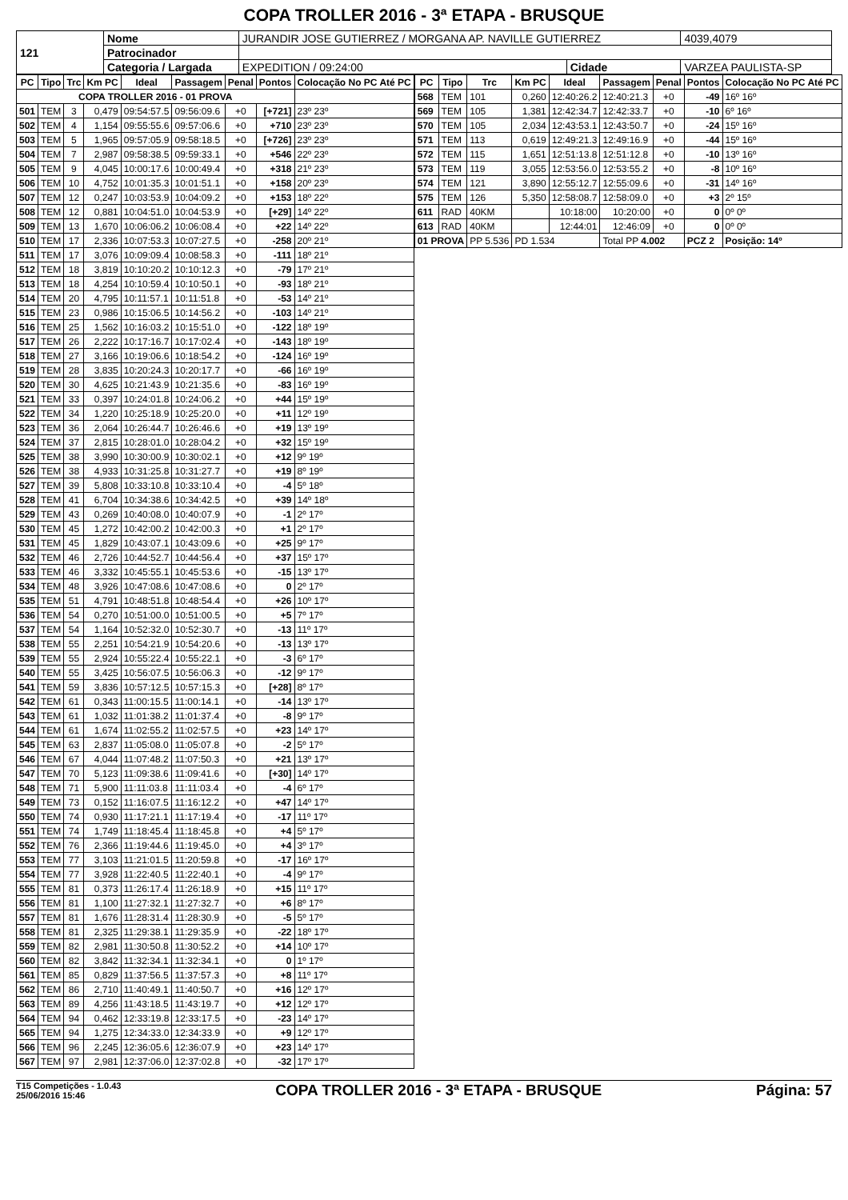COPA TROLLER 2016 - 3ª ETAPA - BRUSQUE
| 121 | Nome | JURANDIR JOSE GUTIERREZ / MORGANA AP. NAVILLE GUTIERREZ | | | 4039,4079 |
| | Patrocinador | | | | |
| | Categoria / Largada | EXPEDITION / 09:24:00 | Cidade | VARZEA PAULISTA-SP | |
| PC | Tipo | Trc | Km PC | Ideal | Passagem | Penal | Pontos | Colocação No PC Até PC |
| --- | --- | --- | --- | --- | --- | --- | --- | --- |
| COPA TROLLER 2016 - 01 PROVA | | | | | | | | |
| 501 | TEM | 3 | 0,479 | 09:54:57.5 | 09:56:09.6 | +0 | [+721] | 23º 23º |
| 502 | TEM | 4 | 1,154 | 09:55:55.6 | 09:57:06.6 | +0 | +710 | 23º 23º |
| 503 | TEM | 5 | 1,965 | 09:57:05.9 | 09:58:18.5 | +0 | [+726] | 23º 23º |
| 504 | TEM | 7 | 2,987 | 09:58:38.5 | 09:59:33.1 | +0 | +546 | 22º 23º |
| 505 | TEM | 9 | 4,045 | 10:00:17.6 | 10:00:49.4 | +0 | +318 | 21º 23º |
| 506 | TEM | 10 | 4,752 | 10:01:35.3 | 10:01:51.1 | +0 | +158 | 20º 23º |
| 507 | TEM | 12 | 0,247 | 10:03:53.9 | 10:04:09.2 | +0 | +153 | 18º 22º |
| 508 | TEM | 12 | 0,881 | 10:04:51.0 | 10:04:53.9 | +0 | [+29] | 14º 22º |
| 509 | TEM | 13 | 1,670 | 10:06:06.2 | 10:06:08.4 | +0 | +22 | 14º 22º |
| 510 | TEM | 17 | 2,336 | 10:07:53.3 | 10:07:27.5 | +0 | -258 | 20º 21º |
| 511 | TEM | 17 | 3,076 | 10:09:09.4 | 10:08:58.3 | +0 | -111 | 18º 21º |
| 512 | TEM | 18 | 3,819 | 10:10:20.2 | 10:10:12.3 | +0 | -79 | 17º 21º |
| 513 | TEM | 18 | 4,254 | 10:10:59.4 | 10:10:50.1 | +0 | -93 | 18º 21º |
| 514 | TEM | 20 | 4,795 | 10:11:57.1 | 10:11:51.8 | +0 | -53 | 14º 21º |
| 515 | TEM | 23 | 0,986 | 10:15:06.5 | 10:14:56.2 | +0 | -103 | 14º 21º |
| 516 | TEM | 25 | 1,562 | 10:16:03.2 | 10:15:51.0 | +0 | -122 | 18º 19º |
| 517 | TEM | 26 | 2,222 | 10:17:16.7 | 10:17:02.4 | +0 | -143 | 18º 19º |
| 518 | TEM | 27 | 3,166 | 10:19:06.6 | 10:18:54.2 | +0 | -124 | 16º 19º |
| 519 | TEM | 28 | 3,835 | 10:20:24.3 | 10:20:17.7 | +0 | -66 | 16º 19º |
| 520 | TEM | 30 | 4,625 | 10:21:43.9 | 10:21:35.6 | +0 | -83 | 16º 19º |
| 521 | TEM | 33 | 0,397 | 10:24:01.8 | 10:24:06.2 | +0 | +44 | 15º 19º |
| 522 | TEM | 34 | 1,220 | 10:25:18.9 | 10:25:20.0 | +0 | +11 | 12º 19º |
| 523 | TEM | 36 | 2,064 | 10:26:44.7 | 10:26:46.6 | +0 | +19 | 13º 19º |
| 524 | TEM | 37 | 2,815 | 10:28:01.0 | 10:28:04.2 | +0 | +32 | 15º 19º |
| 525 | TEM | 38 | 3,990 | 10:30:00.9 | 10:30:02.1 | +0 | +12 | 9º 19º |
| 526 | TEM | 38 | 4,933 | 10:31:25.8 | 10:31:27.7 | +0 | +19 | 8º 19º |
| 527 | TEM | 39 | 5,808 | 10:33:10.8 | 10:33:10.4 | +0 | -4 | 5º 18º |
| 528 | TEM | 41 | 6,704 | 10:34:38.6 | 10:34:42.5 | +0 | +39 | 14º 18º |
| 529 | TEM | 43 | 0,269 | 10:40:08.0 | 10:40:07.9 | +0 | -1 | 2º 17º |
| 530 | TEM | 45 | 1,272 | 10:42:00.2 | 10:42:00.3 | +0 | +1 | 2º 17º |
| 531 | TEM | 45 | 1,829 | 10:43:07.1 | 10:43:09.6 | +0 | +25 | 9º 17º |
| 532 | TEM | 46 | 2,726 | 10:44:52.7 | 10:44:56.4 | +0 | +37 | 15º 17º |
| 533 | TEM | 46 | 3,332 | 10:45:55.1 | 10:45:53.6 | +0 | -15 | 13º 17º |
| 534 | TEM | 48 | 3,926 | 10:47:08.6 | 10:47:08.6 | +0 | 0 | 2º 17º |
| 535 | TEM | 51 | 4,791 | 10:48:51.8 | 10:48:54.4 | +0 | +26 | 10º 17º |
| 536 | TEM | 54 | 0,270 | 10:51:00.0 | 10:51:00.5 | +0 | +5 | 7º 17º |
| 537 | TEM | 54 | 1,164 | 10:52:32.0 | 10:52:30.7 | +0 | -13 | 11º 17º |
| 538 | TEM | 55 | 2,251 | 10:54:21.9 | 10:54:20.6 | +0 | -13 | 13º 17º |
| 539 | TEM | 55 | 2,924 | 10:55:22.4 | 10:55:22.1 | +0 | -3 | 6º 17º |
| 540 | TEM | 55 | 3,425 | 10:56:07.5 | 10:56:06.3 | +0 | -12 | 9º 17º |
| 541 | TEM | 59 | 3,836 | 10:57:12.5 | 10:57:15.3 | +0 | [+28] | 8º 17º |
| 542 | TEM | 61 | 0,343 | 11:00:15.5 | 11:00:14.1 | +0 | -14 | 13º 17º |
| 543 | TEM | 61 | 1,032 | 11:01:38.2 | 11:01:37.4 | +0 | -8 | 9º 17º |
| 544 | TEM | 61 | 1,674 | 11:02:55.2 | 11:02:57.5 | +0 | +23 | 14º 17º |
| 545 | TEM | 63 | 2,837 | 11:05:08.0 | 11:05:07.8 | +0 | -2 | 5º 17º |
| 546 | TEM | 67 | 4,044 | 11:07:48.2 | 11:07:50.3 | +0 | +21 | 13º 17º |
| 547 | TEM | 70 | 5,123 | 11:09:38.6 | 11:09:41.6 | +0 | [+30] | 14º 17º |
| 548 | TEM | 71 | 5,900 | 11:11:03.8 | 11:11:03.4 | +0 | -4 | 6º 17º |
| 549 | TEM | 73 | 0,152 | 11:16:07.5 | 11:16:12.2 | +0 | +47 | 14º 17º |
| 550 | TEM | 74 | 0,930 | 11:17:21.1 | 11:17:19.4 | +0 | -17 | 11º 17º |
| 551 | TEM | 74 | 1,749 | 11:18:45.4 | 11:18:45.8 | +0 | +4 | 5º 17º |
| 552 | TEM | 76 | 2,366 | 11:19:44.6 | 11:19:45.0 | +0 | +4 | 3º 17º |
| 553 | TEM | 77 | 3,103 | 11:21:01.5 | 11:20:59.8 | +0 | -17 | 16º 17º |
| 554 | TEM | 77 | 3,928 | 11:22:40.5 | 11:22:40.1 | +0 | -4 | 9º 17º |
| 555 | TEM | 81 | 0,373 | 11:26:17.4 | 11:26:18.9 | +0 | +15 | 11º 17º |
| 556 | TEM | 81 | 1,100 | 11:27:32.1 | 11:27:32.7 | +0 | +6 | 8º 17º |
| 557 | TEM | 81 | 1,676 | 11:28:31.4 | 11:28:30.9 | +0 | -5 | 5º 17º |
| 558 | TEM | 81 | 2,325 | 11:29:38.1 | 11:29:35.9 | +0 | -22 | 18º 17º |
| 559 | TEM | 82 | 2,981 | 11:30:50.8 | 11:30:52.2 | +0 | +14 | 10º 17º |
| 560 | TEM | 82 | 3,842 | 11:32:34.1 | 11:32:34.1 | +0 | 0 | 1º 17º |
| 561 | TEM | 85 | 0,829 | 11:37:56.5 | 11:37:57.3 | +0 | +8 | 11º 17º |
| 562 | TEM | 86 | 2,710 | 11:40:49.1 | 11:40:50.7 | +0 | +16 | 12º 17º |
| 563 | TEM | 89 | 4,256 | 11:43:18.5 | 11:43:19.7 | +0 | +12 | 12º 17º |
| 564 | TEM | 94 | 0,462 | 12:33:19.8 | 12:33:17.5 | +0 | -23 | 14º 17º |
| 565 | TEM | 94 | 1,275 | 12:34:33.0 | 12:34:33.9 | +0 | +9 | 12º 17º |
| 566 | TEM | 96 | 2,245 | 12:36:05.6 | 12:36:07.9 | +0 | +23 | 14º 17º |
| 567 | TEM | 97 | 2,981 | 12:37:06.0 | 12:37:02.8 | +0 | -32 | 17º 17º |
| PC | Tipo | Trc | Km PC | Ideal | Passagem | Penal | Pontos | Colocação No PC Até PC |
| --- | --- | --- | --- | --- | --- | --- | --- | --- |
| 568 | TEM | 101 | 0,260 | 12:40:26.2 | 12:40:21.3 | +0 | -49 | 16º 16º |
| 569 | TEM | 105 | 1,381 | 12:42:34.7 | 12:42:33.7 | +0 | -10 | 6º 16º |
| 570 | TEM | 105 | 2,034 | 12:43:53.1 | 12:43:50.7 | +0 | -24 | 15º 16º |
| 571 | TEM | 113 | 0,619 | 12:49:21.3 | 12:49:16.9 | +0 | -44 | 15º 16º |
| 572 | TEM | 115 | 1,651 | 12:51:13.8 | 12:51:12.8 | +0 | -10 | 13º 16º |
| 573 | TEM | 119 | 3,055 | 12:53:56.0 | 12:53:55.2 | +0 | -8 | 10º 16º |
| 574 | TEM | 121 | 3,890 | 12:55:12.7 | 12:55:09.6 | +0 | -31 | 14º 16º |
| 575 | TEM | 126 | 5,350 | 12:58:08.7 | 12:58:09.0 | +0 | +3 | 2º 15º |
| 611 | RAD | 40KM | | 10:18:00 | 10:20:00 | +0 | 0 | 0º 0º |
| 613 | RAD | 40KM | | 12:44:01 | 12:46:09 | +0 | 0 | 0º 0º |
| 01 PROVA | | PP 5.536 | PD 1.534 | | Total PP 4.002 | | PCZ 2 | Posição: 14º |
T15 Competições - 1.0.43
25/06/2016 15:46 COPA TROLLER 2016 - 3ª ETAPA - BRUSQUE Página: 57